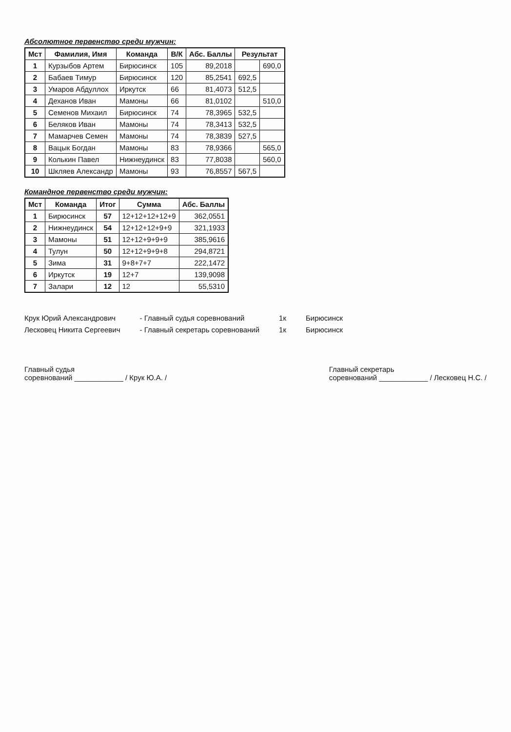Абсолютное первенство среди мужчин:
| Мст | Фамилия, Имя | Команда | В/К | Абс. Баллы | Результат | |
| --- | --- | --- | --- | --- | --- | --- |
| 1 | Курзыбов Артем | Бирюсинск | 105 | 89,2018 | | 690,0 |
| 2 | Бабаев Тимур | Бирюсинск | 120 | 85,2541 | 692,5 | |
| 3 | Умаров Абдуллох | Иркутск | 66 | 81,4073 | 512,5 | |
| 4 | Деханов Иван | Мамоны | 66 | 81,0102 | | 510,0 |
| 5 | Семенов Михаил | Бирюсинск | 74 | 78,3965 | 532,5 | |
| 6 | Беляков Иван | Мамоны | 74 | 78,3413 | 532,5 | |
| 7 | Мамарчев Семен | Мамоны | 74 | 78,3839 | 527,5 | |
| 8 | Вацык Богдан | Мамоны | 83 | 78,9366 | | 565,0 |
| 9 | Колькин Павел | Нижнеудинск | 83 | 77,8038 | | 560,0 |
| 10 | Шкляев Александр | Мамоны | 93 | 76,8557 | 567,5 | |
Командное первенство среди мужчин:
| Мст | Команда | Итог | Сумма | Абс. Баллы |
| --- | --- | --- | --- | --- |
| 1 | Бирюсинск | 57 | 12+12+12+12+9 | 362,0551 |
| 2 | Нижнеудинск | 54 | 12+12+12+9+9 | 321,1933 |
| 3 | Мамоны | 51 | 12+12+9+9+9 | 385,9616 |
| 4 | Тулун | 50 | 12+12+9+9+8 | 294,8721 |
| 5 | Зима | 31 | 9+8+7+7 | 222,1472 |
| 6 | Иркутск | 19 | 12+7 | 139,9098 |
| 7 | Залари | 12 | 12 | 55,5310 |
Крук Юрий Александрович
Лесковец Никита Сергеевич
- Главный судья соревнований
- Главный секретарь соревнований
1к
1к
Бирюсинск
Бирюсинск
Главный судья
соревнований ____________ / Крук Ю.А. /
Главный секретарь
соревнований ____________ / Лесковец Н.С. /